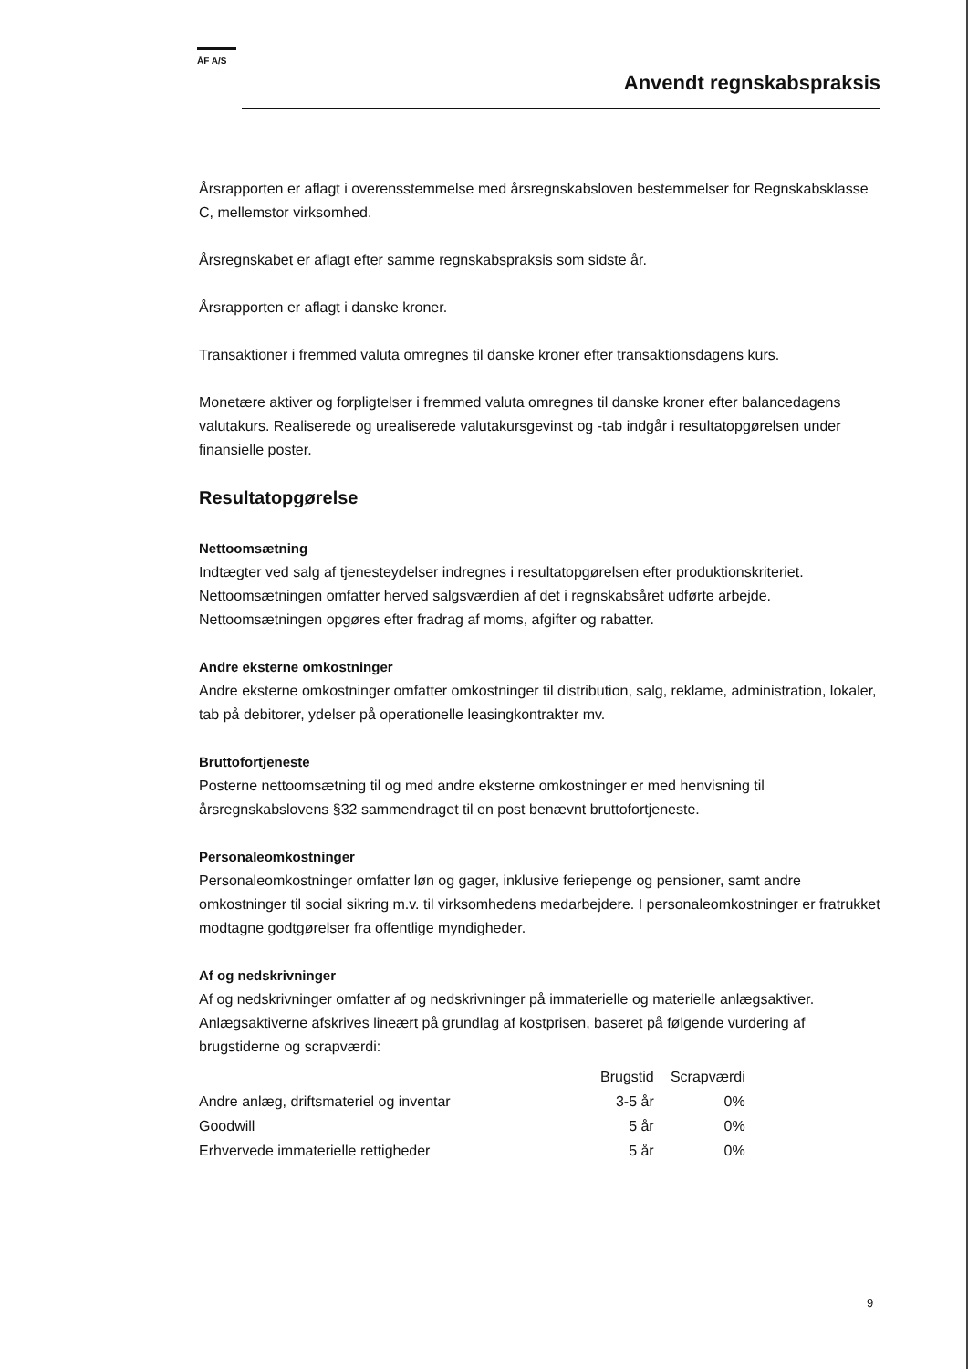ÅF A/S
Anvendt regnskabspraksis
Årsrapporten er aflagt i overensstemmelse med årsregnskabsloven bestemmelser for Regnskabsklasse C, mellemstor virksomhed.
Årsregnskabet er aflagt efter samme regnskabspraksis som sidste år.
Årsrapporten er aflagt i danske kroner.
Transaktioner i fremmed valuta omregnes til danske kroner efter transaktionsdagens kurs.
Monetære aktiver og forpligtelser i fremmed valuta omregnes til danske kroner efter balancedagens valutakurs. Realiserede og urealiserede valutakursgevinst og -tab indgår i resultatopgørelsen under finansielle poster.
Resultatopgørelse
Nettoomsætning
Indtægter ved salg af tjenesteydelser indregnes i resultatopgørelsen efter produktionskriteriet. Nettoomsætningen omfatter herved salgsværdien af det i regnskabsåret udførte arbejde. Nettoomsætningen opgøres efter fradrag af moms, afgifter og rabatter.
Andre eksterne omkostninger
Andre eksterne omkostninger omfatter omkostninger til distribution, salg, reklame, administration, lokaler, tab på debitorer, ydelser på operationelle leasingkontrakter mv.
Bruttofortjeneste
Posterne nettoomsætning til og med andre eksterne omkostninger er med henvisning til årsregnskabslovens §32 sammendraget til en post benævnt bruttofortjeneste.
Personaleomkostninger
Personaleomkostninger omfatter løn og gager, inklusive feriepenge og pensioner, samt andre omkostninger til social sikring m.v. til virksomhedens medarbejdere. I personaleomkostninger er fratrukket modtagne godtgørelser fra offentlige myndigheder.
Af og nedskrivninger
Af og nedskrivninger omfatter af og nedskrivninger på immaterielle og materielle anlægsaktiver. Anlægsaktiverne afskrives lineært på grundlag af kostprisen, baseret på følgende vurdering af brugstiderne og scrapværdi:
| | Brugstid | Scrapværdi |
| --- | --- | --- |
| Andre anlæg, driftsmateriel og inventar | 3-5 år | 0% |
| Goodwill | 5 år | 0% |
| Erhvervede immaterielle rettigheder | 5 år | 0% |
9